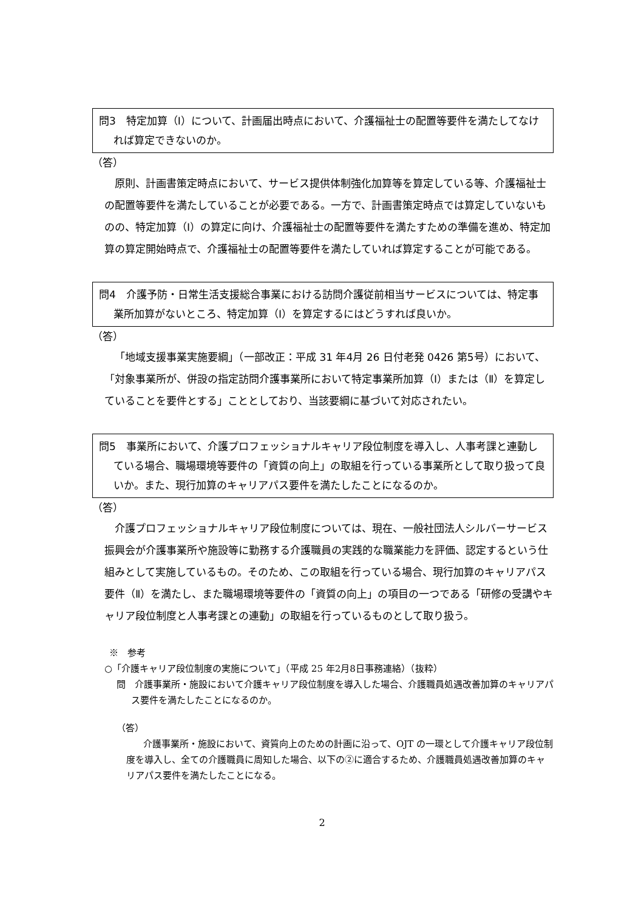問3　特定加算（Ⅰ）について、計画届出時点において、介護福祉士の配置等要件を満たしてなければ算定できないのか。
（答）
原則、計画書策定時点において、サービス提供体制強化加算等を算定している等、介護福祉士の配置等要件を満たしていることが必要である。一方で、計画書策定時点では算定していないものの、特定加算（Ⅰ）の算定に向け、介護福祉士の配置等要件を満たすための準備を進め、特定加算の算定開始時点で、介護福祉士の配置等要件を満たしていれば算定することが可能である。
問4　介護予防・日常生活支援総合事業における訪問介護従前相当サービスについては、特定事業所加算がないところ、特定加算（Ⅰ）を算定するにはどうすれば良いか。
（答）
「地域支援事業実施要綱」（一部改正：平成 31 年4月 26 日付老発 0426 第5号）において、「対象事業所が、併設の指定訪問介護事業所において特定事業所加算（Ⅰ）または（Ⅱ）を算定していることを要件とする」こととしており、当該要綱に基づいて対応されたい。
問5　事業所において、介護プロフェッショナルキャリア段位制度を導入し、人事考課と連動している場合、職場環境等要件の「資質の向上」の取組を行っている事業所として取り扱って良いか。また、現行加算のキャリアパス要件を満たしたことになるのか。
（答）
介護プロフェッショナルキャリア段位制度については、現在、一般社団法人シルバーサービス振興会が介護事業所や施設等に勤務する介護職員の実践的な職業能力を評価、認定するという仕組みとして実施しているもの。そのため、この取組を行っている場合、現行加算のキャリアパス要件（Ⅱ）を満たし、また職場環境等要件の「資質の向上」の項目の一つである「研修の受講やキャリア段位制度と人事考課との連動」の取組を行っているものとして取り扱う。
※　参考
○「介護キャリア段位制度の実施について」（平成 25 年2月8日事務連絡）（抜粋）
問　介護事業所・施設において介護キャリア段位制度を導入した場合、介護職員処遇改善加算のキャリアパス要件を満たしたことになるのか。
（答）
介護事業所・施設において、資質向上のための計画に沿って、OJT の一環として介護キャリア段位制度を導入し、全ての介護職員に周知した場合、以下の②に適合するため、介護職員処遇改善加算のキャリアパス要件を満たしたことになる。
2